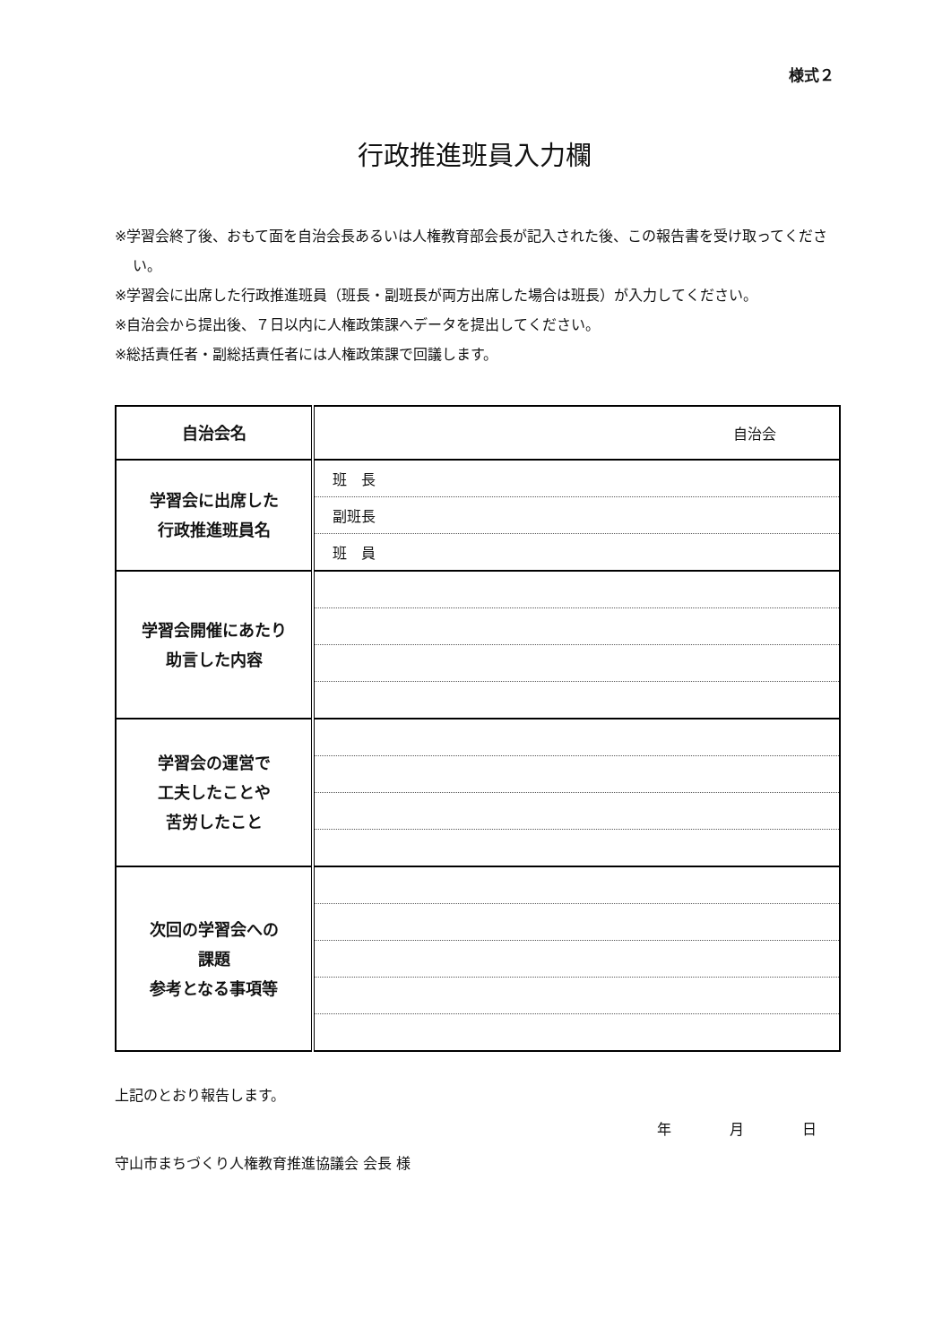様式２
行政推進班員入力欄
※学習会終了後、おもて面を自治会長あるいは人権教育部会長が記入された後、この報告書を受け取ってください。
※学習会に出席した行政推進班員（班長・副班長が両方出席した場合は班長）が入力してください。
※自治会から提出後、７日以内に人権政策課へデータを提出してください。
※総括責任者・副総括責任者には人権政策課で回議します。
| 自治会名 | 自治会 |
| 学習会に出席した 行政推進班員名 | 班 長 |
| | 副班長 |
| | 班 員 |
| 学習会開催にあたり 助言した内容 | |
| 学習会の運営で 工夫したことや 苦労したこと | |
| 次回の学習会への 課題 参考となる事項等 | |
上記のとおり報告します。
年 月 日
守山市まちづくり人権教育推進協議会 会長 様